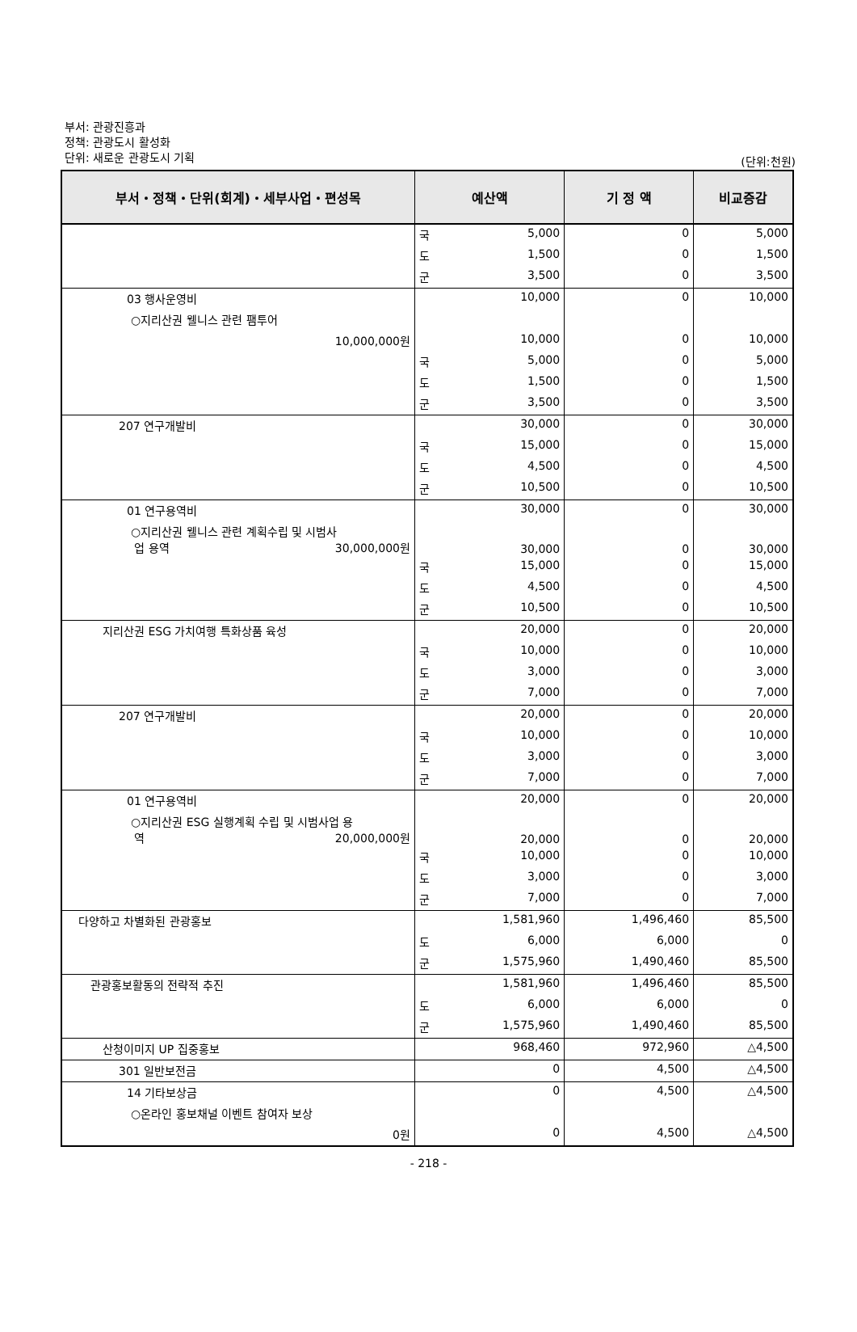부서: 관광진흥과
정책: 관광도시 활성화
단위: 새로운 관광도시 기획
(단위:천원)
| 부서・정책・단위(회계)・세부사업・편성목 | 예산액 | 기 정 액 | 비교증감 |
| --- | --- | --- | --- |
| | 국 5,000 | 0 | 5,000 |
| | 도 1,500 | 0 | 1,500 |
| | 군 3,500 | 0 | 3,500 |
| 03 행사운영비 | 10,000 | 0 | 10,000 |
| ○지리산권 웰니스 관련 팸투어 | | | |
| 10,000,000원 | 10,000 | 0 | 10,000 |
| | 국 5,000 | 0 | 5,000 |
| | 도 1,500 | 0 | 1,500 |
| | 군 3,500 | 0 | 3,500 |
| 207 연구개발비 | 30,000 | 0 | 30,000 |
| | 국 15,000 | 0 | 15,000 |
| | 도 4,500 | 0 | 4,500 |
| | 군 10,500 | 0 | 10,500 |
| 01 연구용역비 | 30,000 | 0 | 30,000 |
| ○지리산권 웰니스 관련 계획수립 및 시범사 업 용역 30,000,000원 | 30,000 | 0 | 30,000 |
| | 국 15,000 | 0 | 15,000 |
| | 도 4,500 | 0 | 4,500 |
| | 군 10,500 | 0 | 10,500 |
| 지리산권 ESG 가치여행 특화상품 육성 | 20,000 | 0 | 20,000 |
| | 국 10,000 | 0 | 10,000 |
| | 도 3,000 | 0 | 3,000 |
| | 군 7,000 | 0 | 7,000 |
| 207 연구개발비 | 20,000 | 0 | 20,000 |
| | 국 10,000 | 0 | 10,000 |
| | 도 3,000 | 0 | 3,000 |
| | 군 7,000 | 0 | 7,000 |
| 01 연구용역비 | 20,000 | 0 | 20,000 |
| ○지리산권 ESG 실행계획 수립 및 시범사업 용 역 20,000,000원 | 20,000 | 0 | 20,000 |
| | 국 10,000 | 0 | 10,000 |
| | 도 3,000 | 0 | 3,000 |
| | 군 7,000 | 0 | 7,000 |
| 다양하고 차별화된 관광홍보 | 1,581,960 | 1,496,460 | 85,500 |
| | 도 6,000 | 6,000 | 0 |
| | 군 1,575,960 | 1,490,460 | 85,500 |
| 관광홍보활동의 전략적 추진 | 1,581,960 | 1,496,460 | 85,500 |
| | 도 6,000 | 6,000 | 0 |
| | 군 1,575,960 | 1,490,460 | 85,500 |
| 산청이미지 UP 집중홍보 | 968,460 | 972,960 | △4,500 |
| 301 일반보전금 | 0 | 4,500 | △4,500 |
| 14 기타보상금 | 0 | 4,500 | △4,500 |
| ○온라인 홍보채널 이벤트 참여자 보상 | | | |
| 0원 | 0 | 4,500 | △4,500 |
- 218 -